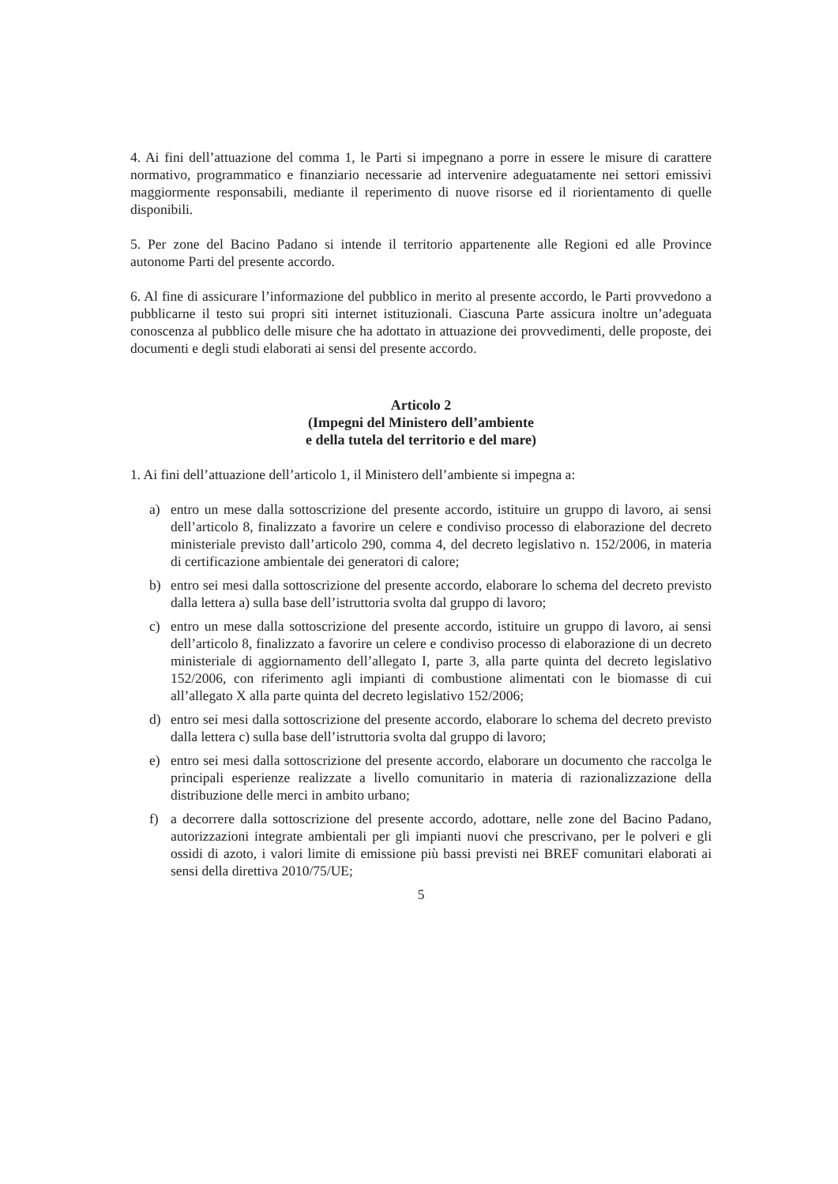4. Ai fini dell’attuazione del comma 1, le Parti si impegnano a porre in essere le misure di carattere normativo, programmatico e finanziario necessarie ad intervenire adeguatamente nei settori emissivi maggiormente responsabili, mediante il reperimento di nuove risorse ed il riorientamento di quelle disponibili.
5. Per zone del Bacino Padano si intende il territorio appartenente alle Regioni ed alle Province autonome Parti del presente accordo.
6. Al fine di assicurare l’informazione del pubblico in merito al presente accordo, le Parti provvedono a pubblicarne il testo sui propri siti internet istituzionali. Ciascuna Parte assicura inoltre un’adeguata conoscenza al pubblico delle misure che ha adottato in attuazione dei provvedimenti, delle proposte, dei documenti e degli studi elaborati ai sensi del presente accordo.
Articolo 2
(Impegni del Ministero dell’ambiente
e della tutela del territorio e del mare)
1. Ai fini dell’attuazione dell’articolo 1, il Ministero dell’ambiente si impegna a:
a) entro un mese dalla sottoscrizione del presente accordo, istituire un gruppo di lavoro, ai sensi dell’articolo 8, finalizzato a favorire un celere e condiviso processo di elaborazione del decreto ministeriale previsto dall’articolo 290, comma 4, del decreto legislativo n. 152/2006, in materia di certificazione ambientale dei generatori di calore;
b) entro sei mesi dalla sottoscrizione del presente accordo, elaborare lo schema del decreto previsto dalla lettera a) sulla base dell’istruttoria svolta dal gruppo di lavoro;
c) entro un mese dalla sottoscrizione del presente accordo, istituire un gruppo di lavoro, ai sensi dell’articolo 8, finalizzato a favorire un celere e condiviso processo di elaborazione di un decreto ministeriale di aggiornamento dell’allegato I, parte 3, alla parte quinta del decreto legislativo 152/2006, con riferimento agli impianti di combustione alimentati con le biomasse di cui all’allegato X alla parte quinta del decreto legislativo 152/2006;
d) entro sei mesi dalla sottoscrizione del presente accordo, elaborare lo schema del decreto previsto dalla lettera c) sulla base dell’istruttoria svolta dal gruppo di lavoro;
e) entro sei mesi dalla sottoscrizione del presente accordo, elaborare un documento che raccolga le principali esperienze realizzate a livello comunitario in materia di razionalizzazione della distribuzione delle merci in ambito urbano;
f) a decorrere dalla sottoscrizione del presente accordo, adottare, nelle zone del Bacino Padano, autorizzazioni integrate ambientali per gli impianti nuovi che prescrivano, per le polveri e gli ossidi di azoto, i valori limite di emissione più bassi previsti nei BREF comunitari elaborati ai sensi della direttiva 2010/75/UE;
5